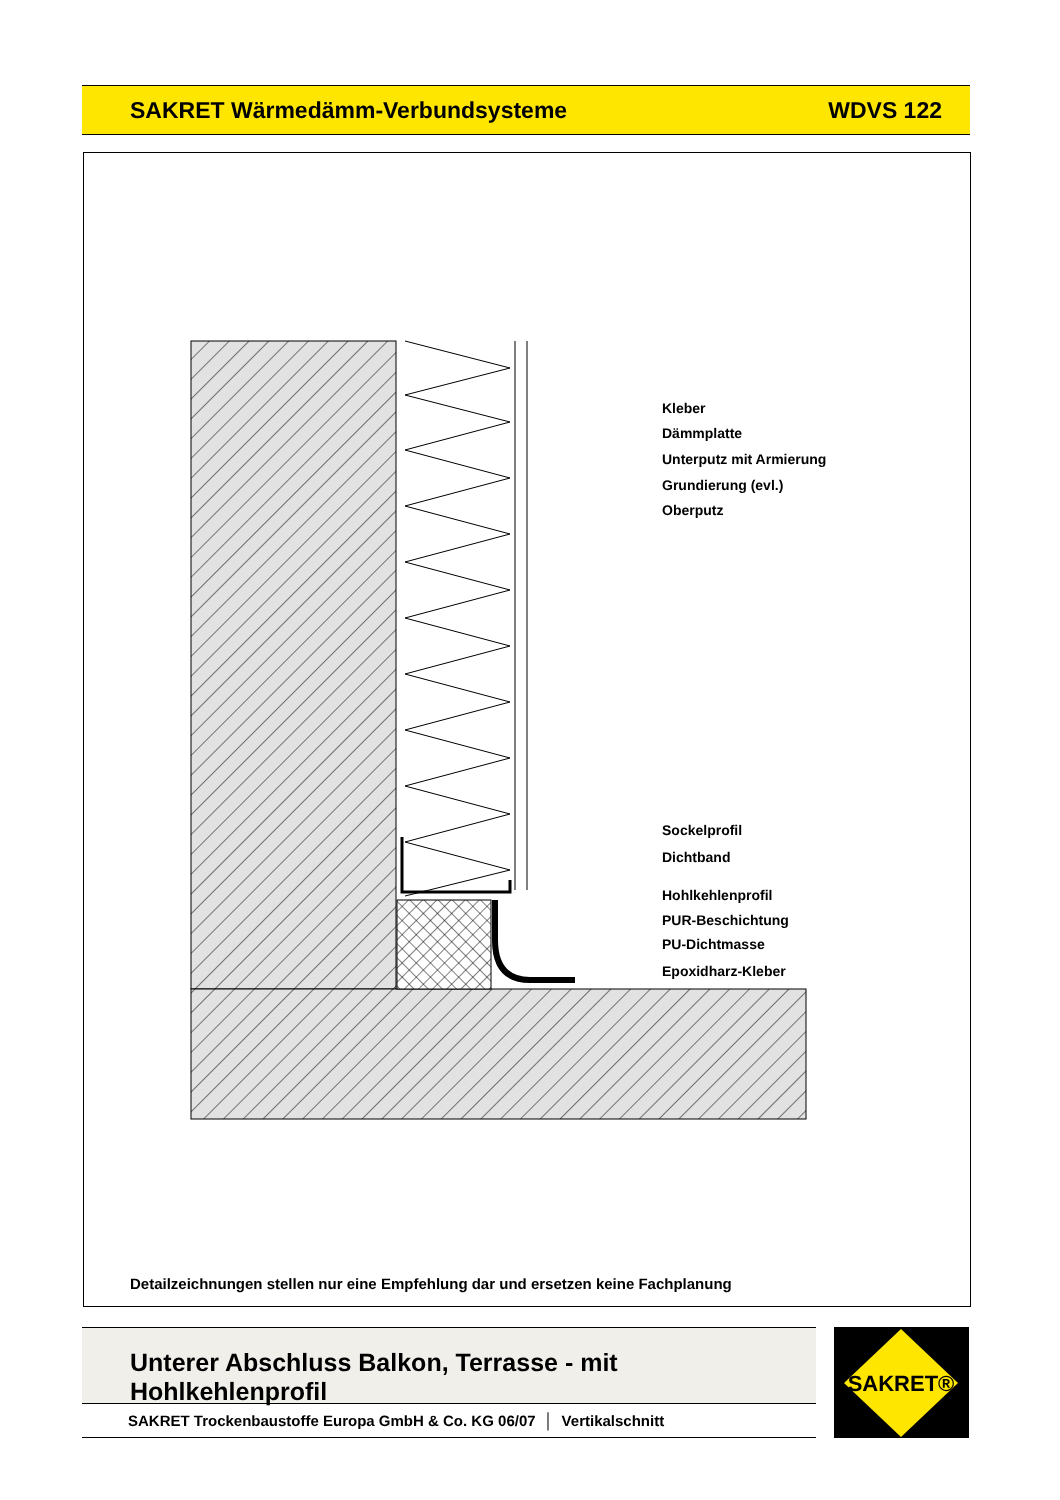SAKRET Wärmedämm-Verbundsysteme WDVS 122
Kleber
Dämmplatte
Unterputz mit Armierung
Grundierung (evl.)
Oberputz
Sockelprofil
Dichtband
Hohlkehlenprofil
PUR-Beschichtung
PU-Dichtmasse
Epoxidharz-Kleber
Detailzeichnungen stellen nur eine Empfehlung dar und ersetzen keine Fachplanung
Unterer Abschluss Balkon, Terrasse - mit Hohlkehlenprofil
SAKRET Trockenbaustoffe Europa GmbH & Co. KG 06/07 │ Vertikalschnitt
SAKRET®